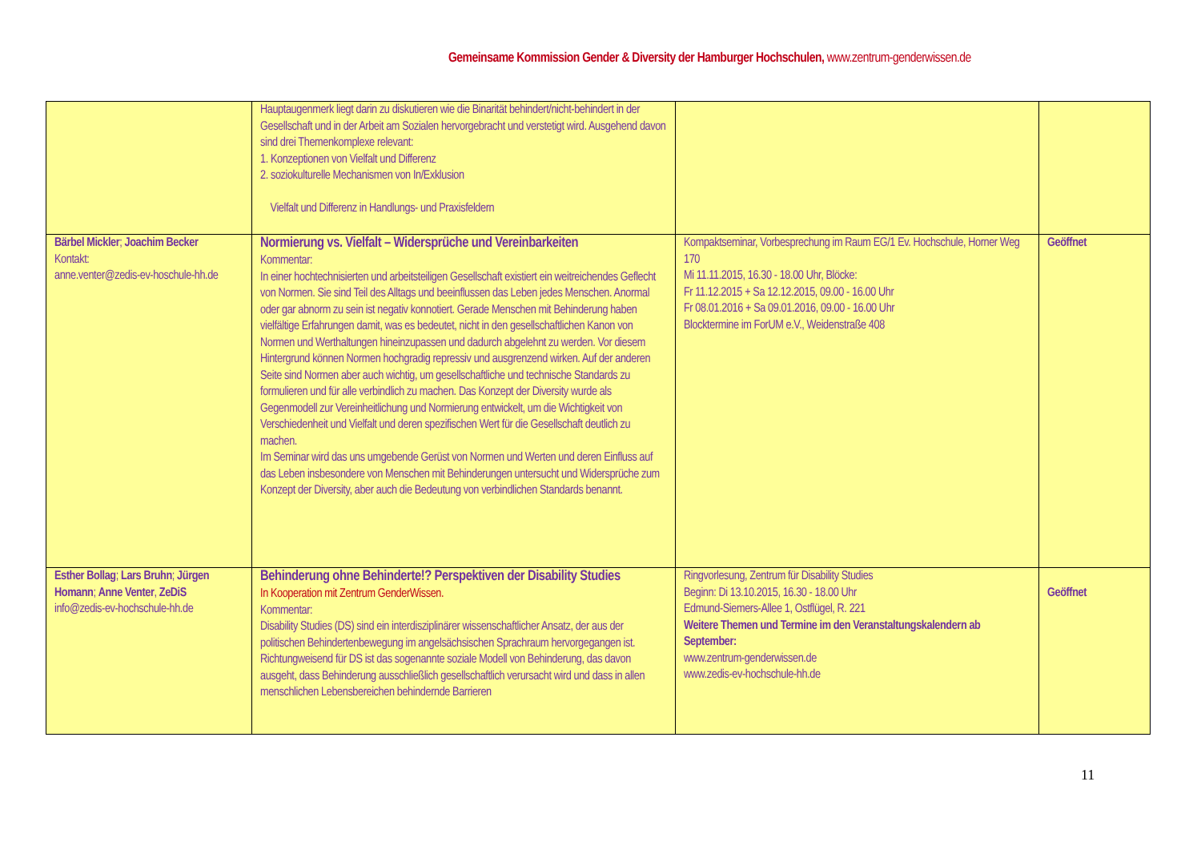Gemeinsame Kommission Gender & Diversity der Hamburger Hochschulen, www.zentrum-genderwissen.de
| | Hauptaugenmerk liegt darin zu diskutieren wie die Binarität behindert/nicht-behindert in der Gesellschaft und in der Arbeit am Sozialen hervorgebracht und verstetigt wird. Ausgehend davon sind drei Themenkomplexe relevant: 1. Konzeptionen von Vielfalt und Differenz 2. soziokulturelle Mechanismen von In/Exklusion Vielfalt und Differenz in Handlungs- und Praxisfeldern | | |
| Bärbel Mickler ; Joachim Becker Kontakt: anne.venter@zedis-ev-hoschule-hh.de | Normierung vs. Vielfalt – Widersprüche und Vereinbarkeiten Kommentar: In einer hochtechnisierten und arbeitsteiligen Gesellschaft existiert ein weitreichendes Geflecht von Normen. Sie sind Teil des Alltags und beeinflussen das Leben jedes Menschen. Anormal oder gar abnorm zu sein ist negativ konnotiert. Gerade Menschen mit Behinderung haben vielfältige Erfahrungen damit, was es bedeutet, nicht in den gesellschaftlichen Kanon von Normen und Werthaltungen hineinzupassen und dadurch abgelehnt zu werden. Vor diesem Hintergrund können Normen hochgradig repressiv und ausgrenzend wirken. Auf der anderen Seite sind Normen aber auch wichtig, um gesellschaftliche und technische Standards zu formulieren und für alle verbindlich zu machen. Das Konzept der Diversity wurde als Gegenmodell zur Vereinheitlichung und Normierung entwickelt, um die Wichtigkeit von Verschiedenheit und Vielfalt und deren spezifischen Wert für die Gesellschaft deutlich zu machen. Im Seminar wird das uns umgebende Gerüst von Normen und Werten und deren Einfluss auf das Leben insbesondere von Menschen mit Behinderungen untersucht und Widersprüche zum Konzept der Diversity, aber auch die Bedeutung von verbindlichen Standards benannt. | Kompaktseminar, Vorbesprechung im Raum EG/1 Ev. Hochschule, Horner Weg 170 Mi 11.11.2015, 16.30 - 18.00 Uhr, Blöcke: Fr 11.12.2015 + Sa 12.12.2015, 09.00 - 16.00 Uhr Fr 08.01.2016 + Sa 09.01.2016, 09.00 - 16.00 Uhr Blocktermine im ForUM e.V., Weidenstraße 408 | Geöffnet |
| Esther Bollag ; Lars Bruhn ; Jürgen Homann ; Anne Venter , ZeDiS info@zedis-ev-hochschule-hh.de | Behinderung ohne Behinderte!? Perspektiven der Disability Studies In Kooperation mit Zentrum GenderWissen. Kommentar: Disability Studies (DS) sind ein interdisziplinärer wissenschaftlicher Ansatz, der aus der politischen Behindertenbewegung im angelsächsischen Sprachraum hervorgegangen ist. Richtungweisend für DS ist das sogenannte soziale Modell von Behinderung, das davon ausgeht, dass Behinderung ausschließlich gesellschaftlich verursacht wird und dass in allen menschlichen Lebensbereichen behindernde Barrieren | Ringvorlesung, Zentrum für Disability Studies Beginn: Di 13.10.2015, 16.30 - 18.00 Uhr Edmund-Siemers-Allee 1, Ostflügel, R. 221 Weitere Themen und Termine im den Veranstaltungskalendern ab September: www.zentrum-genderwissen.de www.zedis-ev-hochschule-hh.de | Geöffnet |
11